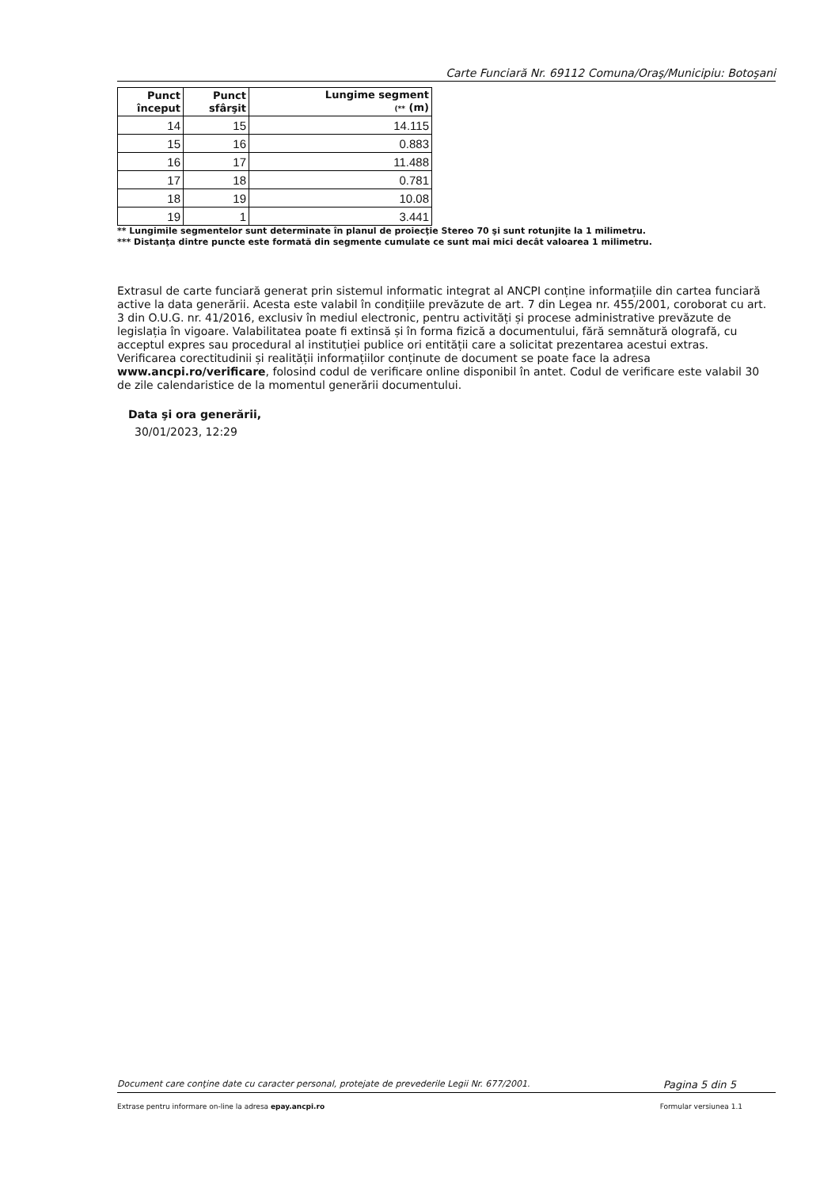Carte Funciară Nr. 69112 Comuna/Oraş/Municipiu: Botoşani
| Punct început | Punct sfârşit | Lungime segment (** (m) |
| --- | --- | --- |
| 14 | 15 | 14.115 |
| 15 | 16 | 0.883 |
| 16 | 17 | 11.488 |
| 17 | 18 | 0.781 |
| 18 | 19 | 10.08 |
| 19 | 1 | 3.441 |
** Lungimile segmentelor sunt determinate în planul de proiecţie Stereo 70 şi sunt rotunjite la 1 milimetru.
*** Distanţa dintre puncte este formată din segmente cumulate ce sunt mai mici decât valoarea 1 milimetru.
Extrasul de carte funciară generat prin sistemul informatic integrat al ANCPI conține informațiile din cartea funciară active la data generării. Acesta este valabil în condițiile prevăzute de art. 7 din Legea nr. 455/2001, coroborat cu art. 3 din O.U.G. nr. 41/2016, exclusiv în mediul electronic, pentru activități și procese administrative prevăzute de legislația în vigoare. Valabilitatea poate fi extinsă și în forma fizică a documentului, fără semnătură olografă, cu acceptul expres sau procedural al instituției publice ori entității care a solicitat prezentarea acestui extras.
Verificarea corectitudinii și realității informațiilor conținute de document se poate face la adresa www.ancpi.ro/verificare, folosind codul de verificare online disponibil în antet. Codul de verificare este valabil 30 de zile calendaristice de la momentul generării documentului.
Data şi ora generării,
30/01/2023, 12:29
Document care conţine date cu caracter personal, protejate de prevederile Legii Nr. 677/2001. Pagina 5 din 5
Extrase pentru informare on-line la adresa epay.ancpi.ro Formular versiunea 1.1